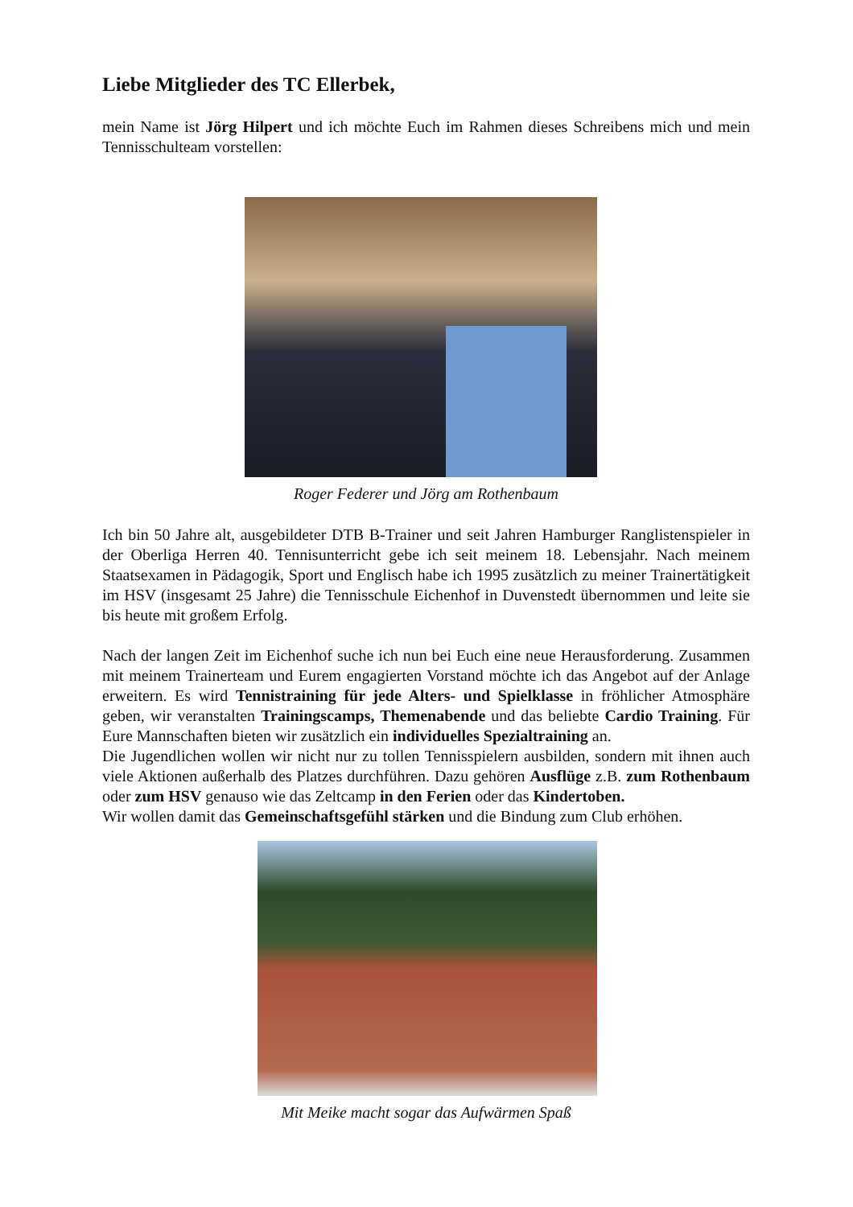Liebe Mitglieder des TC Ellerbek,
mein Name ist Jörg Hilpert und ich möchte Euch im Rahmen dieses Schreibens mich und mein Tennisschulteam vorstellen:
Roger Federer und Jörg am Rothenbaum
Ich bin 50 Jahre alt, ausgebildeter DTB B-Trainer und seit Jahren Hamburger Ranglistenspieler in der Oberliga Herren 40. Tennisunterricht gebe ich seit meinem 18. Lebensjahr. Nach meinem Staatsexamen in Pädagogik, Sport und Englisch habe ich 1995 zusätzlich zu meiner Trainertätigkeit im HSV (insgesamt 25 Jahre) die Tennisschule Eichenhof in Duvenstedt übernommen und leite sie bis heute mit großem Erfolg.
Nach der langen Zeit im Eichenhof suche ich nun bei Euch eine neue Herausforderung. Zusammen mit meinem Trainerteam und Eurem engagierten Vorstand möchte ich das Angebot auf der Anlage erweitern. Es wird Tennistraining für jede Alters- und Spielklasse in fröhlicher Atmosphäre geben, wir veranstalten Trainingscamps, Themenabende und das beliebte Cardio Training. Für Eure Mannschaften bieten wir zusätzlich ein individuelles Spezialtraining an.
Die Jugendlichen wollen wir nicht nur zu tollen Tennisspielern ausbilden, sondern mit ihnen auch viele Aktionen außerhalb des Platzes durchführen. Dazu gehören Ausflüge z.B. zum Rothenbaum oder zum HSV genauso wie das Zeltcamp in den Ferien oder das Kindertoben.
Wir wollen damit das Gemeinschaftsgefühl stärken und die Bindung zum Club erhöhen.
Mit Meike macht sogar das Aufwärmen Spaß